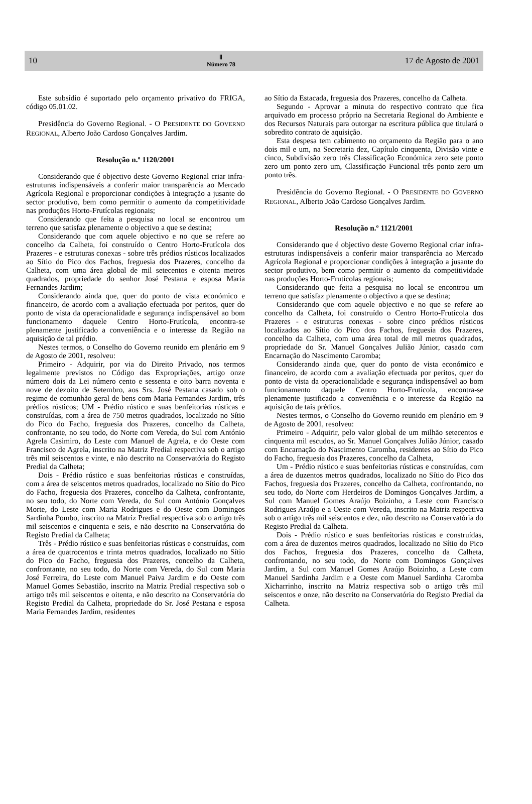10
Ⅱ
Número 78
17 de Agosto de 2001
Este subsídio é suportado pelo orçamento privativo do FRIGA, código 05.01.02.
Presidência do Governo Regional. - O PRESIDENTE DO GOVERNO REGIONAL, Alberto João Cardoso Gonçalves Jardim.
Resolução n.º 1120/2001
Considerando que é objectivo deste Governo Regional criar infra-estruturas indispensáveis a conferir maior transparência ao Mercado Agrícola Regional e proporcionar condições à integração a jusante do sector produtivo, bem como permitir o aumento da competitividade nas produções Horto-Frutícolas regionais;
Considerando que feita a pesquisa no local se encontrou um terreno que satisfaz plenamente o objectivo a que se destina;
Considerando que com aquele objectivo e no que se refere ao concelho da Calheta, foi construído o Centro Horto-Frutícola dos Prazeres - e estruturas conexas - sobre três prédios rústicos localizados ao Sítio do Pico dos Fachos, freguesia dos Prazeres, concelho da Calheta, com uma área global de mil setecentos e oitenta metros quadrados, propriedade do senhor José Pestana e esposa Maria Fernandes Jardim;
Considerando ainda que, quer do ponto de vista económico e financeiro, de acordo com a avaliação efectuada por peritos, quer do ponto de vista da operacionalidade e segurança indispensável ao bom funcionamento daquele Centro Horto-Frutícola, encontra-se plenamente justificado a conveniência e o interesse da Região na aquisição de tal prédio.
Nestes termos, o Conselho do Governo reunido em plenário em 9 de Agosto de 2001, resolveu:
Primeiro - Adquirir, por via do Direito Privado, nos termos legalmente previstos no Código das Expropriações, artigo onze número dois da Lei número cento e sessenta e oito barra noventa e nove de dezoito de Setembro, aos Srs. José Pestana casado sob o regime de comunhão geral de bens com Maria Fernandes Jardim, três prédios rústicos; UM - Prédio rústico e suas benfeitorias rústicas e construídas, com a área de 750 metros quadrados, localizado no Sítio do Pico do Facho, freguesia dos Prazeres, concelho da Calheta, confrontante, no seu todo, do Norte com Vereda, do Sul com António Agrela Casimiro, do Leste com Manuel de Agrela, e do Oeste com Francisco de Agrela, inscrito na Matriz Predial respectiva sob o artigo três mil seiscentos e vinte, e não descrito na Conservatória do Registo Predial da Calheta;
Dois - Prédio rústico e suas benfeitorias rústicas e construídas, com a área de seiscentos metros quadrados, localizado no Sítio do Pico do Facho, freguesia dos Prazeres, concelho da Calheta, confrontante, no seu todo, do Norte com Vereda, do Sul com António Gonçalves Morte, do Leste com Maria Rodrigues e do Oeste com Domingos Sardinha Pombo, inscrito na Matriz Predial respectiva sob o artigo três mil seiscentos e cinquenta e seis, e não descrito na Conservatória do Registo Predial da Calheta;
Três - Prédio rústico e suas benfeitorias rústicas e construídas, com a área de quatrocentos e trinta metros quadrados, localizado no Sítio do Pico do Facho, freguesia dos Prazeres, concelho da Calheta, confrontante, no seu todo, do Norte com Vereda, do Sul com Maria José Ferreira, do Leste com Manuel Paiva Jardim e do Oeste com Manuel Gomes Sebastião, inscrito na Matriz Predial respectiva sob o artigo três mil seiscentos e oitenta, e não descrito na Conservatória do Registo Predial da Calheta, propriedade do Sr. José Pestana e esposa Maria Fernandes Jardim, residentes
ao Sítio da Estacada, freguesia dos Prazeres, concelho da Calheta.
Segundo - Aprovar a minuta do respectivo contrato que fica arquivado em processo próprio na Secretaria Regional do Ambiente e dos Recursos Naturais para outorgar na escritura pública que titulará o sobredito contrato de aquisição.
Esta despesa tem cabimento no orçamento da Região para o ano dois mil e um, na Secretaria dez, Capítulo cinquenta, Divisão vinte e cinco, Subdivisão zero três Classificação Económica zero sete ponto zero um ponto zero um, Classificação Funcional três ponto zero um ponto três.
Presidência do Governo Regional. - O PRESIDENTE DO GOVERNO REGIONAL, Alberto João Cardoso Gonçalves Jardim.
Resolução n.º 1121/2001
Considerando que é objectivo deste Governo Regional criar infra-estruturas indispensáveis a conferir maior transparência ao Mercado Agrícola Regional e proporcionar condições à integração a jusante do sector produtivo, bem como permitir o aumento da competitividade nas produções Horto-Frutícolas regionais;
Considerando que feita a pesquisa no local se encontrou um terreno que satisfaz plenamente o objectivo a que se destina;
Considerando que com aquele objectivo e no que se refere ao concelho da Calheta, foi construído o Centro Horto-Frutícola dos Prazeres - e estruturas conexas - sobre cinco prédios rústicos localizados ao Sítio do Pico dos Fachos, freguesia dos Prazeres, concelho da Calheta, com uma área total de mil metros quadrados, propriedade do Sr. Manuel Gonçalves Julião Júnior, casado com Encarnação do Nascimento Caromba;
Considerando ainda que, quer do ponto de vista económico e financeiro, de acordo com a avaliação efectuada por peritos, quer do ponto de vista da operacionalidade e segurança indispensável ao bom funcionamento daquele Centro Horto-Frutícola, encontra-se plenamente justificado a conveniência e o interesse da Região na aquisição de tais prédios.
Nestes termos, o Conselho do Governo reunido em plenário em 9 de Agosto de 2001, resolveu:
Primeiro - Adquirir, pelo valor global de um milhão setecentos e cinquenta mil escudos, ao Sr. Manuel Gonçalves Julião Júnior, casado com Encarnação do Nascimento Caromba, residentes ao Sítio do Pico do Facho, freguesia dos Prazeres, concelho da Calheta,
Um - Prédio rústico e suas benfeitorias rústicas e construídas, com a área de duzentos metros quadrados, localizado no Sítio do Pico dos Fachos, freguesia dos Prazeres, concelho da Calheta, confrontando, no seu todo, do Norte com Herdeiros de Domingos Gonçalves Jardim, a Sul com Manuel Gomes Araújo Boizinho, a Leste com Francisco Rodrigues Araújo e a Oeste com Vereda, inscrito na Matriz respectiva sob o artigo três mil seiscentos e dez, não descrito na Conservatória do Registo Predial da Calheta.
Dois - Prédio rústico e suas benfeitorias rústicas e construídas, com a área de duzentos metros quadrados, localizado no Sítio do Pico dos Fachos, freguesia dos Prazeres, concelho da Calheta, confrontando, no seu todo, do Norte com Domingos Gonçalves Jardim, a Sul com Manuel Gomes Araújo Boizinho, a Leste com Manuel Sardinha Jardim e a Oeste com Manuel Sardinha Caromba Xicharrinho, inscrito na Matriz respectiva sob o artigo três mil seiscentos e onze, não descrito na Conservatória do Registo Predial da Calheta.